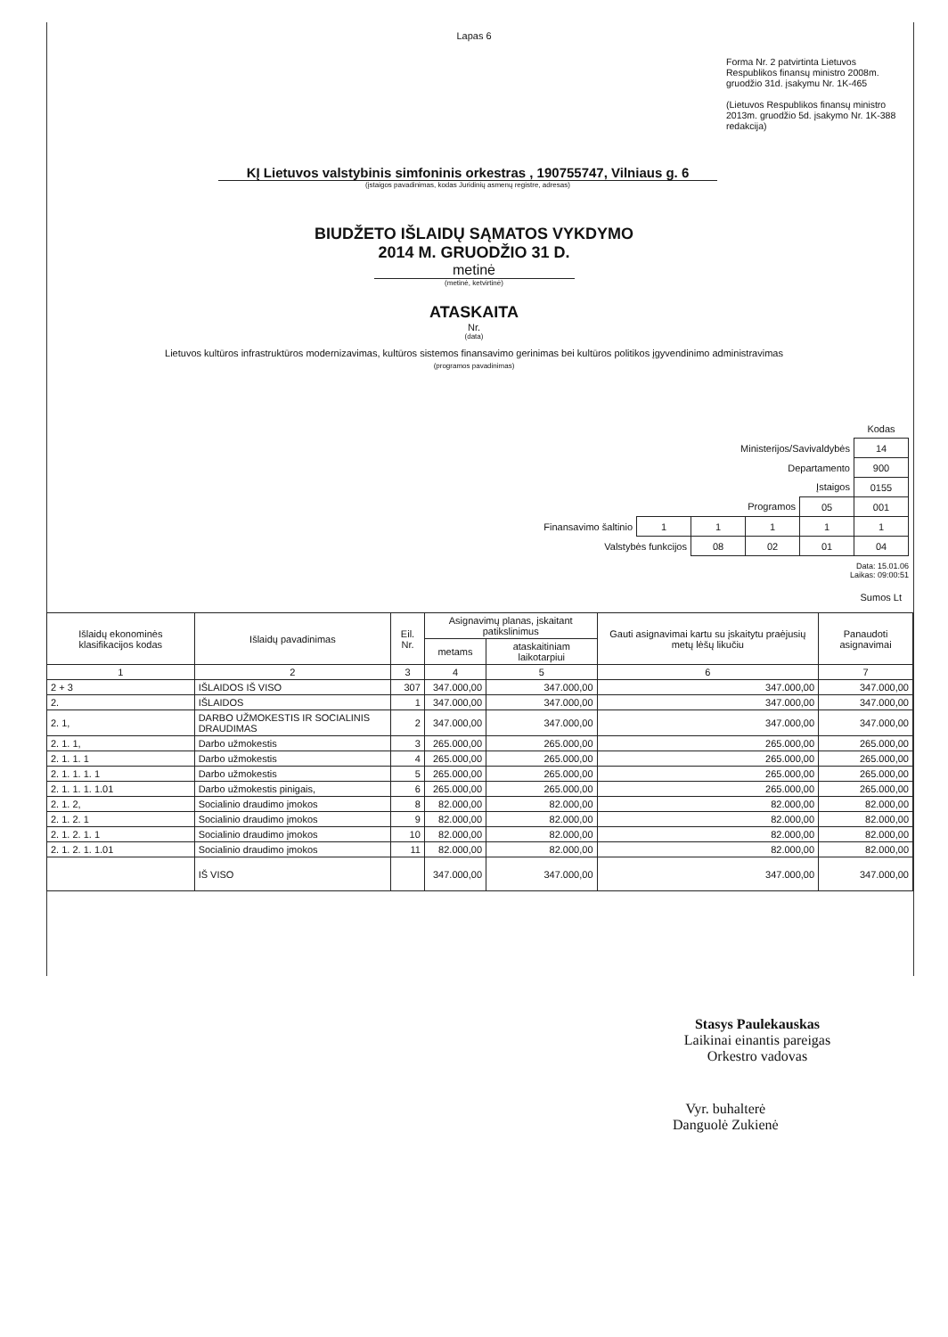Lapas 6
Forma Nr. 2 patvirtinta Lietuvos Respublikos finansų ministro 2008m. gruodžio 31d. įsakymu Nr. 1K-465
(Lietuvos Respublikos finansų ministro 2013m. gruodžio 5d. įsakymo Nr. 1K-388 redakcija)
KĮ Lietuvos valstybinis simfoninis orkestras , 190755747, Vilniaus g. 6
(įstaigos pavadinimas, kodas Juridinių asmenų registre, adresas)
BIUDŽETO IŠLAIDŲ SĄMATOS VYKDYMO
2014 M. GRUODŽIO 31 D.
metinė
(metinė, ketvirtinė)
ATASKAITA
Nr.
(data)
Lietuvos kultūros infrastruktūros modernizavimas, kultūros sistemos finansavimo gerinimas bei kultūros politikos įgyvendinimo administravimas
(programos pavadinimas)
| | | | | | Kodas |
| Ministerijos/Savivaldybės | | | | | 14 |
| Departamento | | | | | 900 |
| Įstaigos | | | | | 0155 |
| Programos | | | | 05 | 001 |
| Finansavimo šaltinio | 1 | 1 | 1 | 1 | 1 |
| Valstybės funkcijos | | 08 | 02 | 01 | 04 |
Data: 15.01.06
Laikas: 09:00:51
Sumos Lt
| Išlaidų ekonominės klasifikacijos kodas | Išlaidų pavadinimas | Eil. Nr. | Asignavimų planas, įskaitant patikslinimus | | Gauti asignavimai kartu su įskaitytu praėjusių metų lėšų likučiu | Panaudoti asignavimai |
| --- | --- | --- | --- | --- | --- | --- |
| | | | metams | ataskaitiniam laikotarpiui | | |
| 1 | 2 | 3 | 4 | 5 | 6 | 7 |
| 2 + 3 | IŠLAIDOS IŠ VISO | 307 | 347.000,00 | 347.000,00 | 347.000,00 | 347.000,00 |
| 2. | IŠLAIDOS | 1 | 347.000,00 | 347.000,00 | 347.000,00 | 347.000,00 |
| 2. 1, | DARBO UŽMOKESTIS IR SOCIALINIS DRAUDIMAS | 2 | 347.000,00 | 347.000,00 | 347.000,00 | 347.000,00 |
| 2. 1. 1, | Darbo užmokestis | 3 | 265.000,00 | 265.000,00 | 265.000,00 | 265.000,00 |
| 2. 1. 1. 1 | Darbo užmokestis | 4 | 265.000,00 | 265.000,00 | 265.000,00 | 265.000,00 |
| 2. 1. 1. 1. 1 | Darbo užmokestis | 5 | 265.000,00 | 265.000,00 | 265.000,00 | 265.000,00 |
| 2. 1. 1. 1. 1.01 | Darbo užmokestis pinigais, | 6 | 265.000,00 | 265.000,00 | 265.000,00 | 265.000,00 |
| 2. 1. 2, | Socialinio draudimo įmokos | 8 | 82.000,00 | 82.000,00 | 82.000,00 | 82.000,00 |
| 2. 1. 2. 1 | Socialinio draudimo įmokos | 9 | 82.000,00 | 82.000,00 | 82.000,00 | 82.000,00 |
| 2. 1. 2. 1. 1 | Socialinio draudimo įmokos | 10 | 82.000,00 | 82.000,00 | 82.000,00 | 82.000,00 |
| 2. 1. 2. 1. 1.01 | Socialinio draudimo įmokos | 11 | 82.000,00 | 82.000,00 | 82.000,00 | 82.000,00 |
| | IŠ VISO | | 347.000,00 | 347.000,00 | 347.000,00 | 347.000,00 |
Stasys Paulekauskas
Laikinai einantis pareigas
Orkestro vadovas
Vyr. buhalterė
Danguolė Zukienė